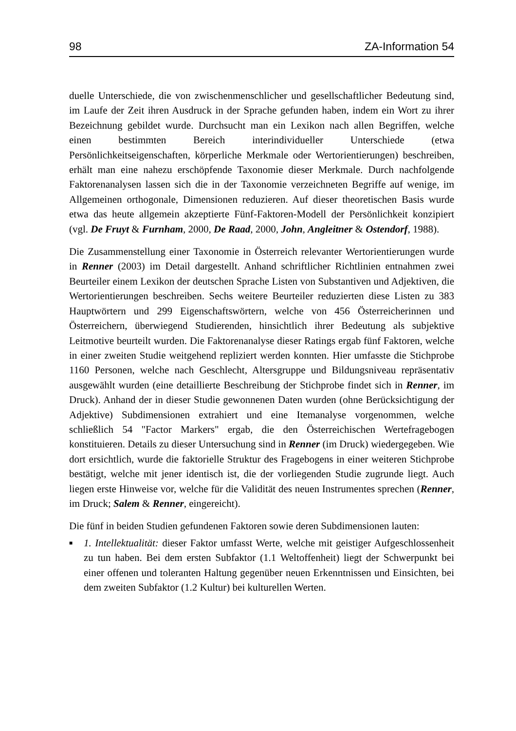98 ZA-Information 54
duelle Unterschiede, die von zwischenmenschlicher und gesellschaftlicher Bedeutung sind, im Laufe der Zeit ihren Ausdruck in der Sprache gefunden haben, indem ein Wort zu ihrer Bezeichnung gebildet wurde. Durchsucht man ein Lexikon nach allen Begriffen, welche einen bestimmten Bereich interindividueller Unterschiede (etwa Persönlichkeitseigenschaften, körperliche Merkmale oder Wertorientierungen) beschreiben, erhält man eine nahezu erschöpfende Taxonomie dieser Merkmale. Durch nachfolgende Faktorenanalysen lassen sich die in der Taxonomie verzeichneten Begriffe auf wenige, im Allgemeinen orthogonale, Dimensionen reduzieren. Auf dieser theoretischen Basis wurde etwa das heute allgemein akzeptierte Fünf-Faktoren-Modell der Persönlichkeit konzipiert (vgl. De Fruyt & Furnham, 2000, De Raad, 2000, John, Angleitner & Ostendorf, 1988).
Die Zusammenstellung einer Taxonomie in Österreich relevanter Wertorientierungen wurde in Renner (2003) im Detail dargestellt. Anhand schriftlicher Richtlinien entnahmen zwei Beurteiler einem Lexikon der deutschen Sprache Listen von Substantiven und Adjektiven, die Wertorientierungen beschreiben. Sechs weitere Beurteiler reduzierten diese Listen zu 383 Hauptwörtern und 299 Eigenschaftswörtern, welche von 456 Österreicherinnen und Österreichern, überwiegend Studierenden, hinsichtlich ihrer Bedeutung als subjektive Leitmotive beurteilt wurden. Die Faktorenanalyse dieser Ratings ergab fünf Faktoren, welche in einer zweiten Studie weitgehend repliziert werden konnten. Hier umfasste die Stichprobe 1160 Personen, welche nach Geschlecht, Altersgruppe und Bildungsniveau repräsentativ ausgewählt wurden (eine detaillierte Beschreibung der Stichprobe findet sich in Renner, im Druck). Anhand der in dieser Studie gewonnenen Daten wurden (ohne Berücksichtigung der Adjektive) Subdimensionen extrahiert und eine Itemanalyse vorgenommen, welche schließlich 54 "Factor Markers" ergab, die den Österreichischen Wertefragebogen konstituieren. Details zu dieser Untersuchung sind in Renner (im Druck) wiedergegeben. Wie dort ersichtlich, wurde die faktorielle Struktur des Fragebogens in einer weiteren Stichprobe bestätigt, welche mit jener identisch ist, die der vorliegenden Studie zugrunde liegt. Auch liegen erste Hinweise vor, welche für die Validität des neuen Instrumentes sprechen (Renner, im Druck; Salem & Renner, eingereicht).
Die fünf in beiden Studien gefundenen Faktoren sowie deren Subdimensionen lauten:
■
1. Intellektualität: dieser Faktor umfasst Werte, welche mit geistiger Aufgeschlossenheit zu tun haben. Bei dem ersten Subfaktor (1.1 Weltoffenheit) liegt der Schwerpunkt bei einer offenen und toleranten Haltung gegenüber neuen Erkenntnissen und Einsichten, bei dem zweiten Subfaktor (1.2 Kultur) bei kulturellen Werten.